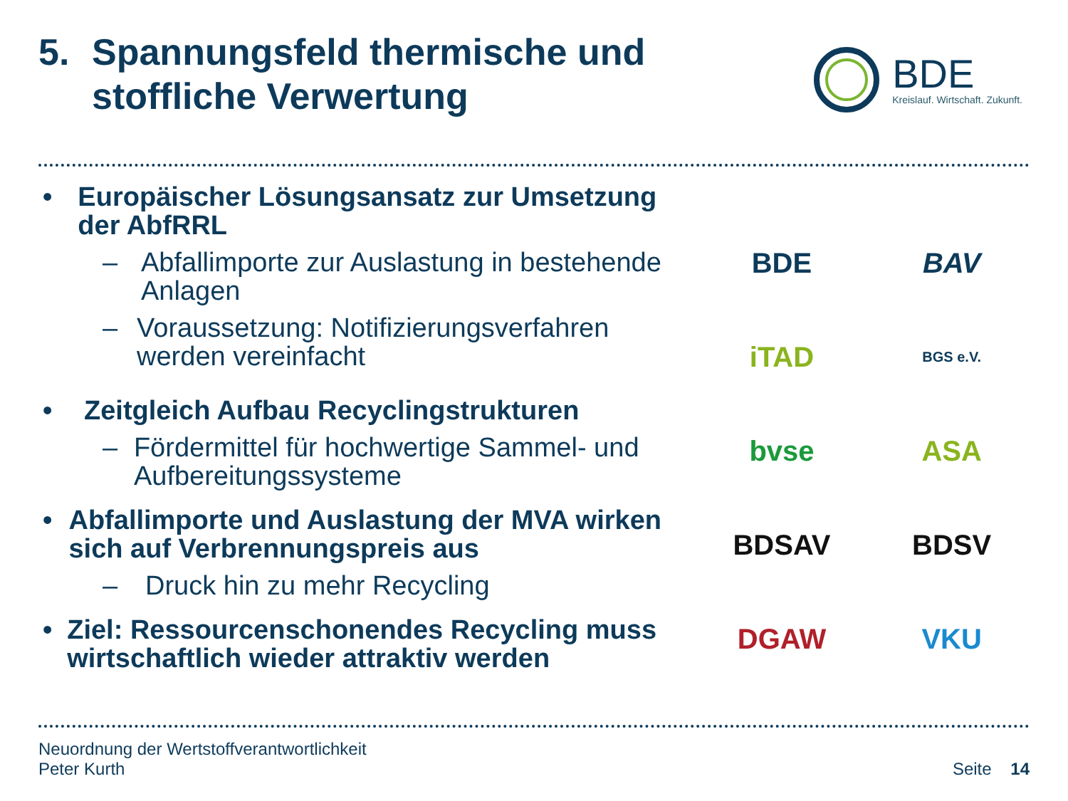5. Spannungsfeld thermische und
stoffliche Verwertung
BDE
Kreislauf. Wirtschaft. Zukunft.
• Europäischer Lösungsansatz zur Umsetzung der AbfRRL
– Abfallimporte zur Auslastung in bestehende Anlagen
– Voraussetzung: Notifizierungsverfahren werden vereinfacht
• Zeitgleich Aufbau Recyclingstrukturen
– Fördermittel für hochwertige Sammel- und Aufbereitungssysteme
• Abfallimporte und Auslastung der MVA wirken sich auf Verbrennungspreis aus
– Druck hin zu mehr Recycling
• Ziel: Ressourcenschonendes Recycling muss wirtschaftlich wieder attraktiv werden
BDE
BAV
iTAD
BGS e.V.
bvse
ASA
BDSAV
BDSV
DGAW
VKU
Neuordnung der Wertstoffverantwortlichkeit
Peter Kurth
Seite 14